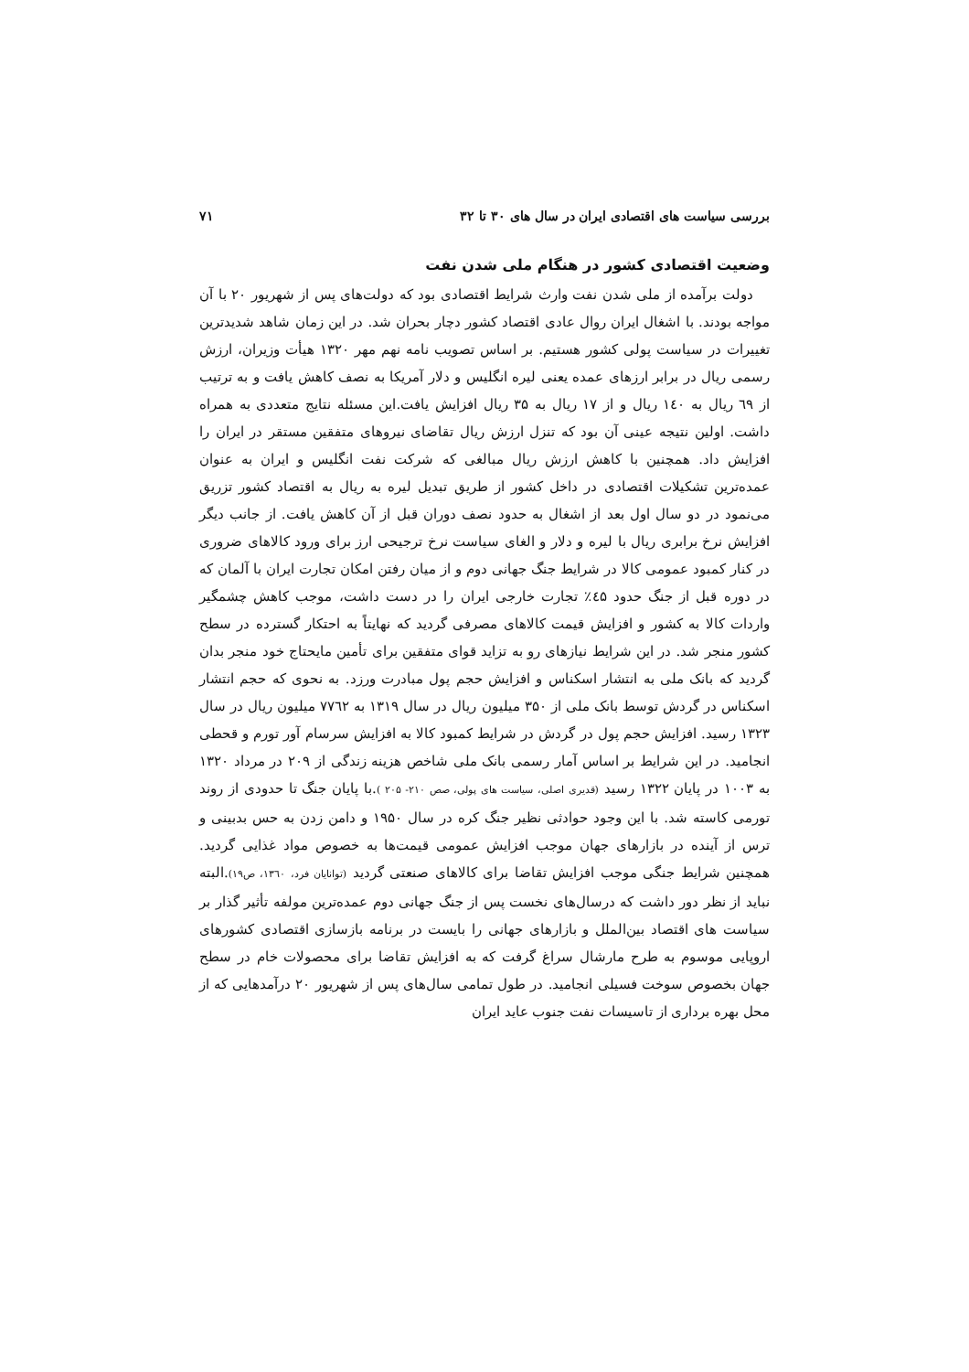بررسی سیاست های اقتصادی ایران در سال های ۳۰ تا ۳۲ ۷۱
وضعیت اقتصادی کشور در هنگام ملی شدن نفت
دولت برآمده از ملی شدن نفت وارث شرایط اقتصادی بود که دولت‌های پس از شهریور ۲۰ با آن مواجه بودند. با اشغال ایران روال عادی اقتصاد کشور دچار بحران شد. در این زمان شاهد شدیدترین تغییرات در سیاست پولی کشور هستیم. بر اساس تصویب نامه نهم مهر ۱۳۲۰ هیأت وزیران، ارزش رسمی ریال در برابر ارزهای عمده یعنی لیره انگلیس و دلار آمریکا به نصف کاهش یافت و به ترتیب از ٦٩ ریال به ۱٤۰ ریال و از ۱۷ ریال به ۳۵ ریال افزایش یافت.این مسئله نتایج متعددی به همراه داشت. اولین نتیجه عینی آن بود که تنزل ارزش ریال تقاضای نیروهای متفقین مستقر در ایران را افزایش داد. همچنین با کاهش ارزش ریال مبالغی که شرکت نفت انگلیس و ایران به عنوان عمده‌ترین تشکیلات اقتصادی در داخل کشور از طریق تبدیل لیره به ریال به اقتصاد کشور تزریق می‌نمود در دو سال اول بعد از اشغال به حدود نصف دوران قبل از آن کاهش یافت. از جانب دیگر افزایش نرخ برابری ریال با لیره و دلار و الغای سیاست نرخ ترجیحی ارز برای ورود کالاهای ضروری در کنار کمبود عمومی کالا در شرایط جنگ جهانی دوم و از میان رفتن امکان تجارت ایران با آلمان که در دوره قبل از جنگ حدود ٤۵٪ تجارت خارجی ایران را در دست داشت، موجب کاهش چشمگیر واردات کالا به کشور و افزایش قیمت کالاهای مصرفی گردید که نهایتاً به احتکار گسترده در سطح کشور منجر شد. در این شرایط نیازهای رو به تزاید قوای متفقین برای تأمین مایحتاج خود منجر بدان گردید که بانک ملی به انتشار اسکناس و افزایش حجم پول مبادرت ورزد. به نحوی که حجم انتشار اسکناس در گردش توسط بانک ملی از ۳۵۰ میلیون ریال در سال ۱۳۱۹ به ۷۷٦۲ میلیون ریال در سال ۱۳۲۳ رسید. افزایش حجم پول در گردش در شرایط کمبود کالا به افزایش سرسام آور تورم و قحطی انجامید. در این شرایط بر اساس آمار رسمی بانک ملی شاخص هزینه زندگی از ۲۰۹ در مرداد ۱۳۲۰ به ۱۰۰۳ در پایان ۱۳۲۲ رسید (قدیری اصلی، سیاست های پولی، صص ۲۱۰- ۲۰۵ ).با پایان جنگ تا حدودی از روند تورمی کاسته شد. با این وجود حوادثی نظیر جنگ کره در سال ۱۹۵۰ و دامن زدن به حس بدبینی و ترس از آینده در بازارهای جهان موجب افزایش عمومی قیمت‌ها به خصوص مواد غذایی گردید. همچنین شرایط جنگی موجب افزایش تقاضا برای کالاهای صنعتی گردید (توانایان فرد، ۱۳٦۰، ص۱۹).البته نباید از نظر دور داشت که درسال‌های نخست پس از جنگ جهانی دوم عمده‌ترین مولفه تأثیر گذار بر سیاست های اقتصاد بین‌الملل و بازارهای جهانی را بایست در برنامه بازسازی اقتصادی کشورهای اروپایی موسوم به طرح مارشال سراغ گرفت که به افزایش تقاضا برای محصولات خام در سطح جهان بخصوص سوخت فسیلی انجامید. در طول تمامی سال‌های پس از شهریور ۲۰ درآمدهایی که از محل بهره برداری از تاسیسات نفت جنوب عاید ایران